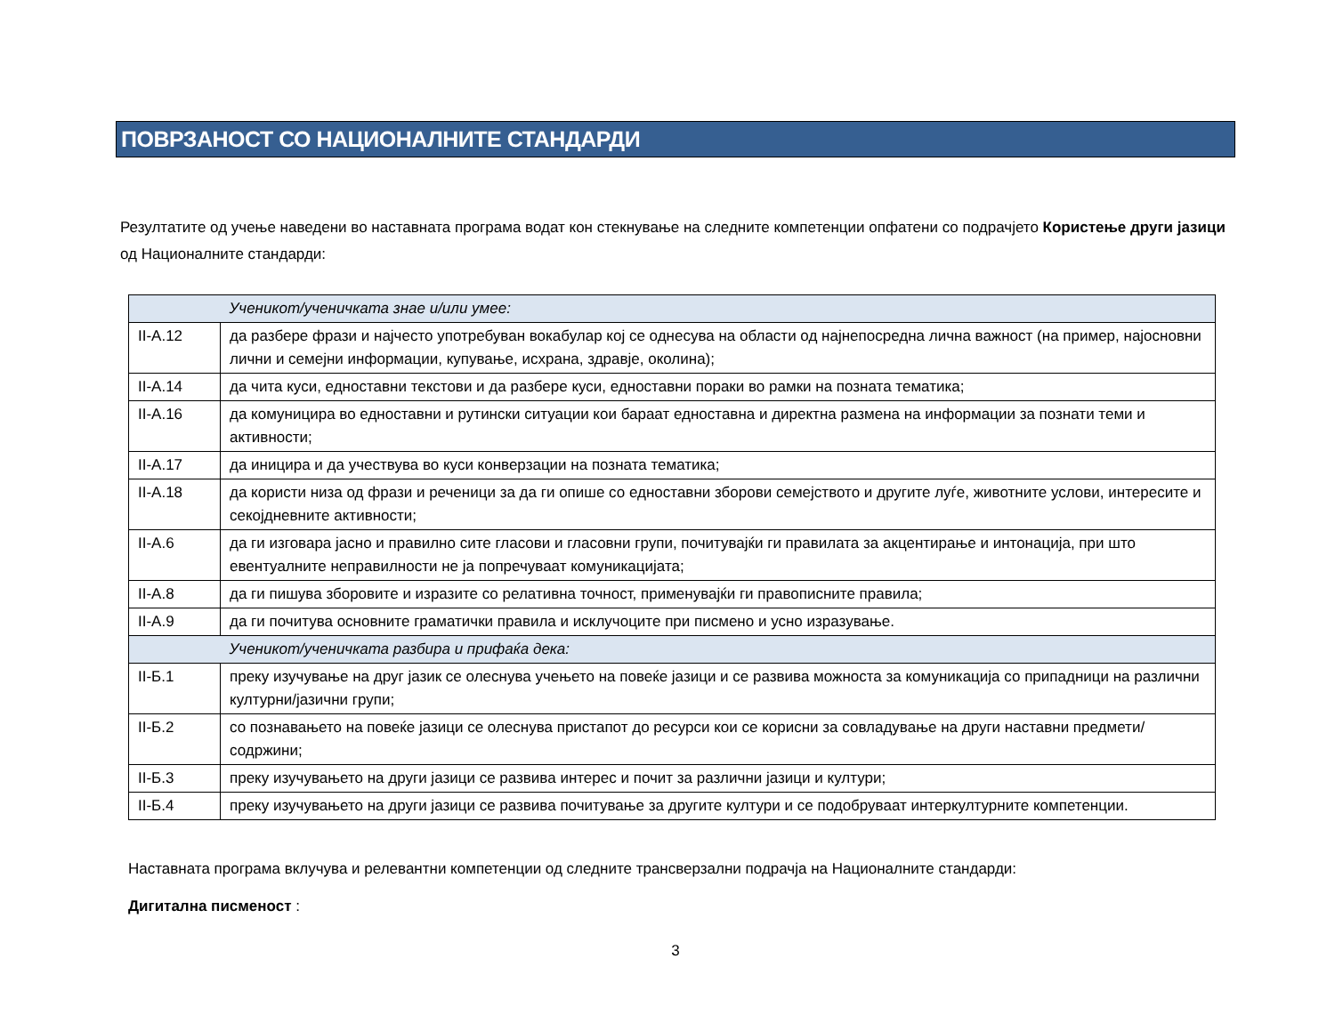ПОВРЗАНОСТ СО НАЦИОНАЛНИТЕ СТАНДАРДИ
Резултатите од учење наведени во наставната програма водат кон стекнување на следните компетенции опфатени со подрачјето Користење други јазици од Националните стандарди:
| | Ученикот/ученичката знае и/или умее: |
| II-А.12 | да разбере фрази и најчесто употребуван вокабулар кој се однесува на области од најнепосредна лична важност (на пример, најосновни лични и семејни информации, купување, исхрана, здравје, околина); |
| II-А.14 | да чита куси, едноставни текстови и да разбере куси, едноставни пораки во рамки на позната тематика; |
| II-А.16 | да комуницира во едноставни и рутински ситуации кои бараат едноставна и директна размена на информации за познати теми и активности; |
| II-А.17 | да иницира и да учествува во куси конверзации на позната тематика; |
| II-А.18 | да користи низа од фрази и реченици за да ги опише со едноставни зборови семејството и другите луѓе, животните услови, интересите и секојдневните активности; |
| II-А.6 | да ги изговара јасно и правилно сите гласови и гласовни групи, почитувајќи ги правилата за акцентирање и интонација, при што евентуалните неправилности не ја попречуваат комуникацијата; |
| II-А.8 | да ги пишува зборовите и изразите со релативна точност, применувајќи ги правописните правила; |
| II-А.9 | да ги почитува основните граматички правила и исклучоците при писмено и усно изразување. |
| | Ученикот/ученичката разбира и прифаќа дека: |
| II-Б.1 | преку изучување на друг јазик се олеснува учењето на повеќе јазици и се развива можноста за комуникација со припадници на различни културни/јазични групи; |
| II-Б.2 | со познавањето на повеќе јазици се олеснува пристапот до ресурси кои се корисни за совладување на други наставни предмети/содржини; |
| II-Б.3 | преку изучувањето на други јазици се развива интерес и почит за различни јазици и култури; |
| II-Б.4 | преку изучувањето на други јазици се развива почитување за другите култури и се подобруваат интеркултурните компетенции. |
Наставната програма вклучува и релевантни компетенции од следните трансверзални подрачја на Националните стандарди:
Дигитална писменост :
3